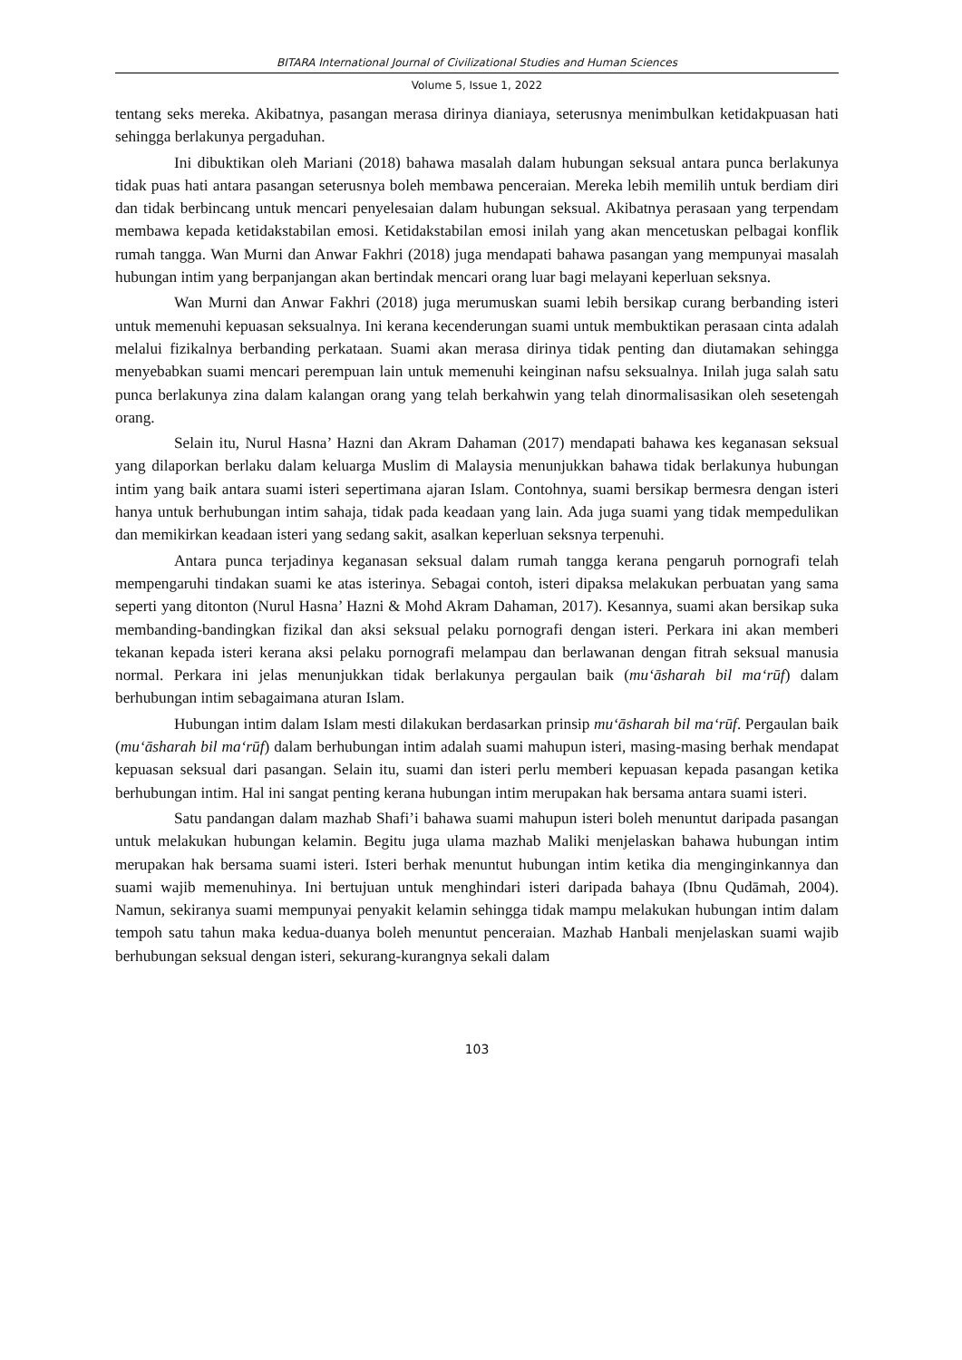BITARA International Journal of Civilizational Studies and Human Sciences
Volume 5, Issue 1, 2022
tentang seks mereka. Akibatnya, pasangan merasa dirinya dianiaya, seterusnya menimbulkan ketidakpuasan hati sehingga berlakunya pergaduhan.
Ini dibuktikan oleh Mariani (2018) bahawa masalah dalam hubungan seksual antara punca berlakunya tidak puas hati antara pasangan seterusnya boleh membawa penceraian. Mereka lebih memilih untuk berdiam diri dan tidak berbincang untuk mencari penyelesaian dalam hubungan seksual. Akibatnya perasaan yang terpendam membawa kepada ketidakstabilan emosi. Ketidakstabilan emosi inilah yang akan mencetuskan pelbagai konflik rumah tangga. Wan Murni dan Anwar Fakhri (2018) juga mendapati bahawa pasangan yang mempunyai masalah hubungan intim yang berpanjangan akan bertindak mencari orang luar bagi melayani keperluan seksnya.
Wan Murni dan Anwar Fakhri (2018) juga merumuskan suami lebih bersikap curang berbanding isteri untuk memenuhi kepuasan seksualnya. Ini kerana kecenderungan suami untuk membuktikan perasaan cinta adalah melalui fizikalnya berbanding perkataan. Suami akan merasa dirinya tidak penting dan diutamakan sehingga menyebabkan suami mencari perempuan lain untuk memenuhi keinginan nafsu seksualnya. Inilah juga salah satu punca berlakunya zina dalam kalangan orang yang telah berkahwin yang telah dinormalisasikan oleh sesetengah orang.
Selain itu, Nurul Hasna’ Hazni dan Akram Dahaman (2017) mendapati bahawa kes keganasan seksual yang dilaporkan berlaku dalam keluarga Muslim di Malaysia menunjukkan bahawa tidak berlakunya hubungan intim yang baik antara suami isteri sepertimana ajaran Islam. Contohnya, suami bersikap bermesra dengan isteri hanya untuk berhubungan intim sahaja, tidak pada keadaan yang lain. Ada juga suami yang tidak mempedulikan dan memikirkan keadaan isteri yang sedang sakit, asalkan keperluan seksnya terpenuhi.
Antara punca terjadinya keganasan seksual dalam rumah tangga kerana pengaruh pornografi telah mempengaruhi tindakan suami ke atas isterinya. Sebagai contoh, isteri dipaksa melakukan perbuatan yang sama seperti yang ditonton (Nurul Hasna’ Hazni & Mohd Akram Dahaman, 2017). Kesannya, suami akan bersikap suka membanding-bandingkan fizikal dan aksi seksual pelaku pornografi dengan isteri. Perkara ini akan memberi tekanan kepada isteri kerana aksi pelaku pornografi melampau dan berlawanan dengan fitrah seksual manusia normal. Perkara ini jelas menunjukkan tidak berlakunya pergaulan baik (mu‘āsharah bil ma‘rūf) dalam berhubungan intim sebagaimana aturan Islam.
Hubungan intim dalam Islam mesti dilakukan berdasarkan prinsip mu‘āsharah bil ma‘rūf. Pergaulan baik (mu‘āsharah bil ma‘rūf) dalam berhubungan intim adalah suami mahupun isteri, masing-masing berhak mendapat kepuasan seksual dari pasangan. Selain itu, suami dan isteri perlu memberi kepuasan kepada pasangan ketika berhubungan intim. Hal ini sangat penting kerana hubungan intim merupakan hak bersama antara suami isteri.
Satu pandangan dalam mazhab Shafi’i bahawa suami mahupun isteri boleh menuntut daripada pasangan untuk melakukan hubungan kelamin. Begitu juga ulama mazhab Maliki menjelaskan bahawa hubungan intim merupakan hak bersama suami isteri. Isteri berhak menuntut hubungan intim ketika dia menginginkannya dan suami wajib memenuhinya. Ini bertujuan untuk menghindari isteri daripada bahaya (Ibnu Qudāmah, 2004). Namun, sekiranya suami mempunyai penyakit kelamin sehingga tidak mampu melakukan hubungan intim dalam tempoh satu tahun maka kedua-duanya boleh menuntut penceraian. Mazhab Hanbali menjelaskan suami wajib berhubungan seksual dengan isteri, sekurang-kurangnya sekali dalam
103